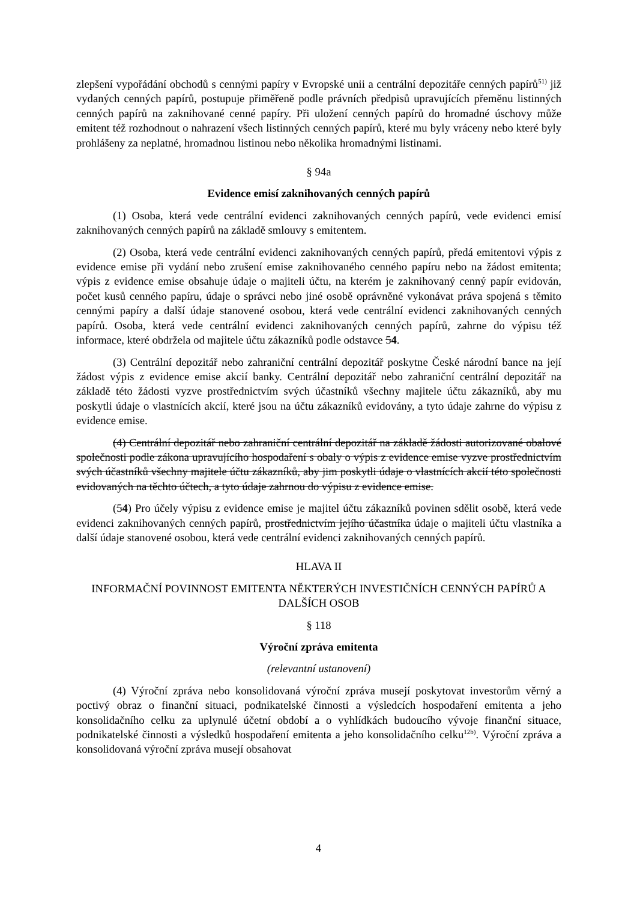zlepšení vypořádání obchodů s cennými papíry v Evropské unii a centrální depozitáře cenných papírů<sup>51)</sup> již vydaných cenných papírů, postupuje přiměřeně podle právních předpisů upravujících přeměnu listinných cenných papírů na zaknihované cenné papíry. Při uložení cenných papírů do hromadné úschovy může emitent též rozhodnout o nahrazení všech listinných cenných papírů, které mu byly vráceny nebo které byly prohlášeny za neplatné, hromadnou listinou nebo několika hromadnými listinami.
§ 94a
Evidence emisí zaknihovaných cenných papírů
(1) Osoba, která vede centrální evidenci zaknihovaných cenných papírů, vede evidenci emisí zaknihovaných cenných papírů na základě smlouvy s emitentem.
(2) Osoba, která vede centrální evidenci zaknihovaných cenných papírů, předá emitentovi výpis z evidence emise při vydání nebo zrušení emise zaknihovaného cenného papíru nebo na žádost emitenta; výpis z evidence emise obsahuje údaje o majiteli účtu, na kterém je zaknihovaný cenný papír evidován, počet kusů cenného papíru, údaje o správci nebo jiné osobě oprávněné vykonávat práva spojená s těmito cennými papíry a další údaje stanovené osobou, která vede centrální evidenci zaknihovaných cenných papírů. Osoba, která vede centrální evidenci zaknihovaných cenných papírů, zahrne do výpisu též informace, které obdržela od majitele účtu zákazníků podle odstavce 54.
(3) Centrální depozitář nebo zahraniční centrální depozitář poskytne České národní bance na její žádost výpis z evidence emise akcií banky. Centrální depozitář nebo zahraniční centrální depozitář na základě této žádosti vyzve prostřednictvím svých účastníků všechny majitele účtu zákazníků, aby mu poskytli údaje o vlastnících akcií, které jsou na účtu zákazníků evidovány, a tyto údaje zahrne do výpisu z evidence emise.
(4) Centrální depozitář nebo zahraniční centrální depozitář na základě žádosti autorizované obalové společnosti podle zákona upravujícího hospodaření s obaly o výpis z evidence emise vyzve prostřednictvím svých účastníků všechny majitele účtu zákazníků, aby jim poskytli údaje o vlastnících akcií této společnosti evidovaných na těchto účtech, a tyto údaje zahrnou do výpisu z evidence emise.
(54) Pro účely výpisu z evidence emise je majitel účtu zákazníků povinen sdělit osobě, která vede evidenci zaknihovaných cenných papírů, prostřednictvím jejího účastníka údaje o majiteli účtu vlastníka a další údaje stanovené osobou, která vede centrální evidenci zaknihovaných cenných papírů.
HLAVA II
INFORMAČNÍ POVINNOST EMITENTA NĚKTERÝCH INVESTIČNÍCH CENNÝCH PAPÍRŮ A DALŠÍCH OSOB
§ 118
Výroční zpráva emitenta
(relevantní ustanovení)
(4) Výroční zpráva nebo konsolidovaná výroční zpráva musejí poskytovat investorům věrný a poctivý obraz o finanční situaci, podnikatelské činnosti a výsledcích hospodaření emitenta a jeho konsolidačního celku za uplynulé účetní období a o vyhlídkách budoucího vývoje finanční situace, podnikatelské činnosti a výsledků hospodaření emitenta a jeho konsolidačního celku<sup>12b)</sup>. Výroční zpráva a konsolidovaná výroční zpráva musejí obsahovat
4